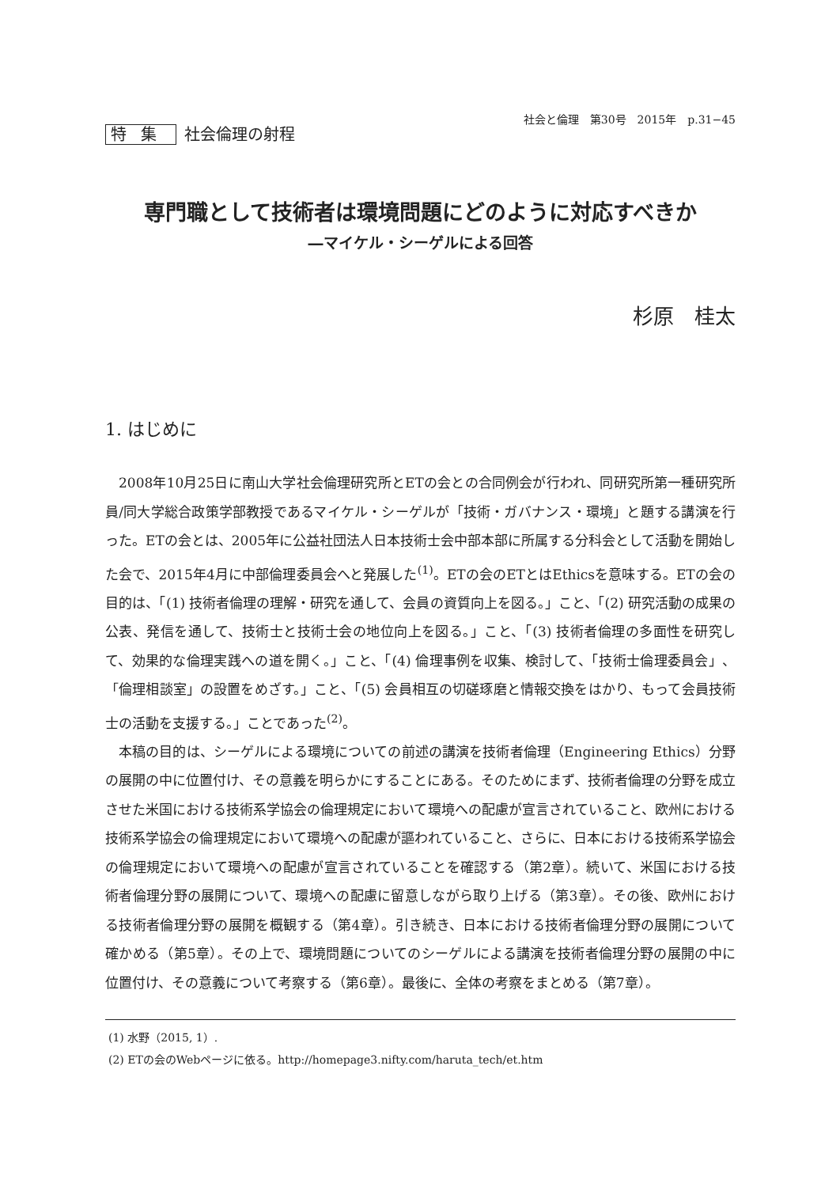特集 社会倫理の射程
社会と倫理　第30号　2015年　p.31−45
専門職として技術者は環境問題にどのように対応すべきか
―マイケル・シーゲルによる回答
杉原　桂太
1. はじめに
2008年10月25日に南山大学社会倫理研究所とETの会との合同例会が行われ、同研究所第一種研究所員/同大学総合政策学部教授であるマイケル・シーゲルが「技術・ガバナンス・環境」と題する講演を行った。ETの会とは、2005年に公益社団法人日本技術士会中部本部に所属する分科会として活動を開始した会で、2015年4月に中部倫理委員会へと発展した<sup>(1)</sup>。ETの会のETとはEthicsを意味する。ETの会の目的は、「(1) 技術者倫理の理解・研究を通して、会員の資質向上を図る。」こと、「(2) 研究活動の成果の公表、発信を通して、技術士と技術士会の地位向上を図る。」こと、「(3) 技術者倫理の多面性を研究して、効果的な倫理実践への道を開く。」こと、「(4) 倫理事例を収集、検討して、「技術士倫理委員会」、「倫理相談室」の設置をめざす。」こと、「(5) 会員相互の切磋琢磨と情報交換をはかり、もって会員技術士の活動を支援する。」ことであった<sup>(2)</sup>。
本稿の目的は、シーゲルによる環境についての前述の講演を技術者倫理（Engineering Ethics）分野の展開の中に位置付け、その意義を明らかにすることにある。そのためにまず、技術者倫理の分野を成立させた米国における技術系学協会の倫理規定において環境への配慮が宣言されていること、欧州における技術系学協会の倫理規定において環境への配慮が謳われていること、さらに、日本における技術系学協会の倫理規定において環境への配慮が宣言されていることを確認する（第2章）。続いて、米国における技術者倫理分野の展開について、環境への配慮に留意しながら取り上げる（第3章）。その後、欧州における技術者倫理分野の展開を概観する（第4章）。引き続き、日本における技術者倫理分野の展開について確かめる（第5章）。その上で、環境問題についてのシーゲルによる講演を技術者倫理分野の展開の中に位置付け、その意義について考察する（第6章）。最後に、全体の考察をまとめる（第7章）。
(1) 水野（2015, 1）.
(2) ETの会のWebページに依る。http://homepage3.nifty.com/haruta_tech/et.htm